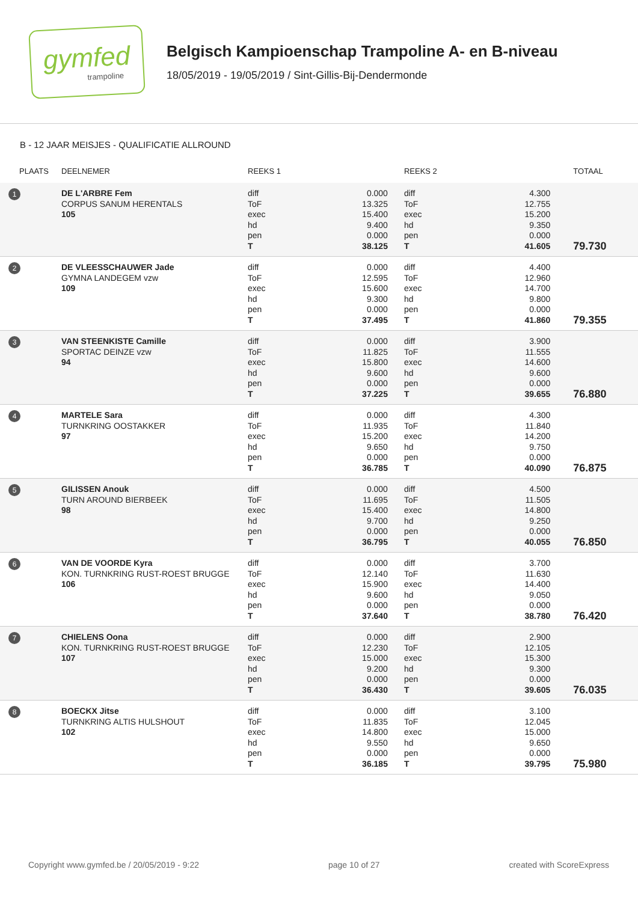gymfed
trampoline
Belgisch Kampioenschap Trampoline A- en B-niveau
18/05/2019 - 19/05/2019 / Sint-Gillis-Bij-Dendermonde
B - 12 JAAR MEISJES - QUALIFICATIE ALLROUND
| PLAATS | DEELNEMER | REEKS 1 | | REEKS 2 | | TOTAAL |
| --- | --- | --- | --- | --- | --- | --- |
| 1 | DE L'ARBRE Fem CORPUS SANUM HERENTALS 105 | diff ToF exec hd pen T | 0.000 13.325 15.400 9.400 0.000 38.125 | diff ToF exec hd pen T | 4.300 12.755 15.200 9.350 0.000 41.605 | 79.730 |
| 2 | DE VLEESSCHAUWER Jade GYMNA LANDEGEM vzw 109 | diff ToF exec hd pen T | 0.000 12.595 15.600 9.300 0.000 37.495 | diff ToF exec hd pen T | 4.400 12.960 14.700 9.800 0.000 41.860 | 79.355 |
| 3 | VAN STEENKISTE Camille SPORTAC DEINZE vzw 94 | diff ToF exec hd pen T | 0.000 11.825 15.800 9.600 0.000 37.225 | diff ToF exec hd pen T | 3.900 11.555 14.600 9.600 0.000 39.655 | 76.880 |
| 4 | MARTELE Sara TURNKRING OOSTAKKER 97 | diff ToF exec hd pen T | 0.000 11.935 15.200 9.650 0.000 36.785 | diff ToF exec hd pen T | 4.300 11.840 14.200 9.750 0.000 40.090 | 76.875 |
| 5 | GILISSEN Anouk TURN AROUND BIERBEEK 98 | diff ToF exec hd pen T | 0.000 11.695 15.400 9.700 0.000 36.795 | diff ToF exec hd pen T | 4.500 11.505 14.800 9.250 0.000 40.055 | 76.850 |
| 6 | VAN DE VOORDE Kyra KON. TURNKRING RUST-ROEST BRUGGE 106 | diff ToF exec hd pen T | 0.000 12.140 15.900 9.600 0.000 37.640 | diff ToF exec hd pen T | 3.700 11.630 14.400 9.050 0.000 38.780 | 76.420 |
| 7 | CHIELENS Oona KON. TURNKRING RUST-ROEST BRUGGE 107 | diff ToF exec hd pen T | 0.000 12.230 15.000 9.200 0.000 36.430 | diff ToF exec hd pen T | 2.900 12.105 15.300 9.300 0.000 39.605 | 76.035 |
| 8 | BOECKX Jitse TURNKRING ALTIS HULSHOUT 102 | diff ToF exec hd pen T | 0.000 11.835 14.800 9.550 0.000 36.185 | diff ToF exec hd pen T | 3.100 12.045 15.000 9.650 0.000 39.795 | 75.980 |
Copyright www.gymfed.be / 20/05/2019 - 9:22 page 10 of 27 created with ScoreExpress